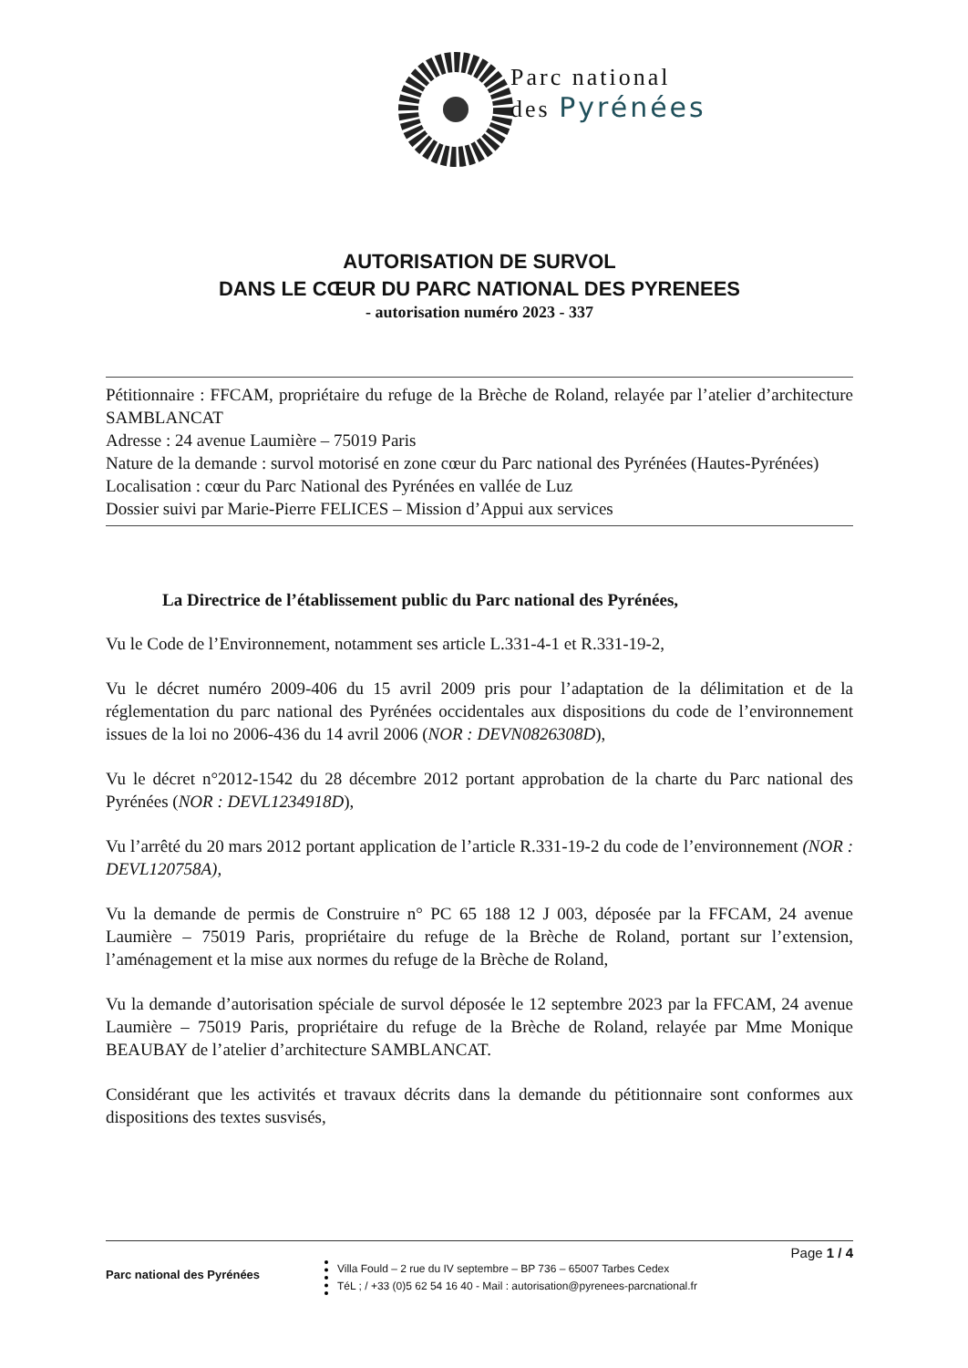Parc national
des Pyrénées
AUTORISATION DE SURVOL
DANS LE CŒUR DU PARC NATIONAL DES PYRENEES
- autorisation numéro 2023 - 337
Pétitionnaire : FFCAM, propriétaire du refuge de la Brèche de Roland, relayée par l’atelier d’architecture SAMBLANCAT
Adresse : 24 avenue Laumière – 75019 Paris
Nature de la demande : survol motorisé en zone cœur du Parc national des Pyrénées (Hautes-Pyrénées)
Localisation : cœur du Parc National des Pyrénées en vallée de Luz
Dossier suivi par Marie-Pierre FELICES – Mission d’Appui aux services
La Directrice de l’établissement public du Parc national des Pyrénées,
Vu le Code de l’Environnement, notamment ses article L.331-4-1 et R.331-19-2,
Vu le décret numéro 2009-406 du 15 avril 2009 pris pour l’adaptation de la délimitation et de la réglementation du parc national des Pyrénées occidentales aux dispositions du code de l’environnement issues de la loi no 2006-436 du 14 avril 2006 (NOR : DEVN0826308D),
Vu le décret n°2012-1542 du 28 décembre 2012 portant approbation de la charte du Parc national des Pyrénées (NOR : DEVL1234918D),
Vu l’arrêté du 20 mars 2012 portant application de l’article R.331-19-2 du code de l’environnement (NOR : DEVL120758A),
Vu la demande de permis de Construire n° PC 65 188 12 J 003, déposée par la FFCAM, 24 avenue Laumière – 75019 Paris, propriétaire du refuge de la Brèche de Roland, portant sur l’extension, l’aménagement et la mise aux normes du refuge de la Brèche de Roland,
Vu la demande d’autorisation spéciale de survol déposée le 12 septembre 2023 par la FFCAM, 24 avenue Laumière – 75019 Paris, propriétaire du refuge de la Brèche de Roland, relayée par Mme Monique BEAUBAY de l’atelier d’architecture SAMBLANCAT.
Considérant que les activités et travaux décrits dans la demande du pétitionnaire sont conformes aux dispositions des textes susvisés,
Page 1 / 4
Parc national des Pyrénées
Villa Fould – 2 rue du IV septembre – BP 736 – 65007 Tarbes Cedex
TéL ; / +33 (0)5 62 54 16 40 - Mail : autorisation@pyrenees-parcnational.fr